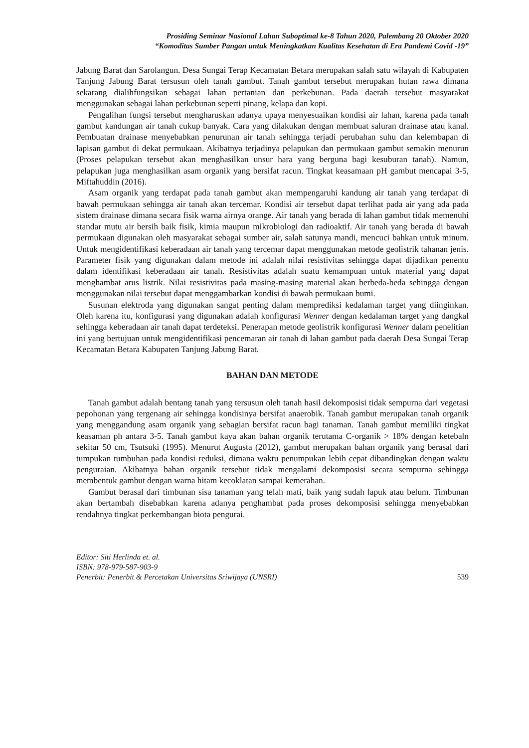Prosiding Seminar Nasional Lahan Suboptimal ke-8 Tahun 2020, Palembang 20 Oktober 2020
“Komoditas Sumber Pangan untuk Meningkatkan Kualitas Kesehatan di Era Pandemi Covid -19”
Jabung Barat dan Sarolangun. Desa Sungai Terap Kecamatan Betara merupakan salah satu wilayah di Kabupaten Tanjung Jabung Barat tersusun oleh tanah gambut. Tanah gambut tersebut merupakan hutan rawa dimana sekarang dialihfungsikan sebagai lahan pertanian dan perkebunan. Pada daerah tersebut masyarakat menggunakan sebagai lahan perkebunan seperti pinang, kelapa dan kopi.
Pengalihan fungsi tersebut mengharuskan adanya upaya menyesuaikan kondisi air lahan, karena pada tanah gambut kandungan air tanah cukup banyak. Cara yang dilakukan dengan membuat saluran drainase atau kanal. Pembuatan drainase menyebabkan penurunan air tanah sehingga terjadi perubahan suhu dan kelembapan di lapisan gambut di dekat permukaan. Akibatnya terjadinya pelapukan dan permukaan gambut semakin menurun (Proses pelapukan tersebut akan menghasilkan unsur hara yang berguna bagi kesuburan tanah). Namun, pelapukan juga menghasilkan asam organik yang bersifat racun. Tingkat keasamaan pH gambut mencapai 3-5, Miftahuddin (2016).
Asam organik yang terdapat pada tanah gambut akan mempengaruhi kandung air tanah yang terdapat di bawah permukaan sehingga air tanah akan tercemar. Kondisi air tersebut dapat terlihat pada air yang ada pada sistem drainase dimana secara fisik warna airnya orange. Air tanah yang berada di lahan gambut tidak memenuhi standar mutu air bersih baik fisik, kimia maupun mikrobiologi dan radioaktif. Air tanah yang berada di bawah permukaan digunakan oleh masyarakat sebagai sumber air, salah satunya mandi, mencuci bahkan untuk minum. Untuk mengidentifikasi keberadaan air tanah yang tercemar dapat menggunakan metode geolistrik tahanan jenis. Parameter fisik yang digunakan dalam metode ini adalah nilai resistivitas sehingga dapat dijadikan penentu dalam identifikasi keberadaan air tanah. Resistivitas adalah suatu kemampuan untuk material yang dapat menghambat arus listrik. Nilai resistivitas pada masing-masing material akan berbeda-beda sehingga dengan menggunakan nilai tersebut dapat menggambarkan kondisi di bawah permukaan bumi.
Susunan elektroda yang digunakan sangat penting dalam memprediksi kedalaman target yang diinginkan. Oleh karena itu, konfigurasi yang digunakan adalah konfigurasi Wenner dengan kedalaman target yang dangkal sehingga keberadaan air tanah dapat terdeteksi. Penerapan metode geolistrik konfigurasi Wenner dalam penelitian ini yang bertujuan untuk mengidentifikasi pencemaran air tanah di lahan gambut pada daerah Desa Sungai Terap Kecamatan Betara Kabupaten Tanjung Jabung Barat.
BAHAN DAN METODE
Tanah gambut adalah bentang tanah yang tersusun oleh tanah hasil dekomposisi tidak sempurna dari vegetasi pepohonan yang tergenang air sehingga kondisinya bersifat anaerobik. Tanah gambut merupakan tanah organik yang menggandung asam organik yang sebagian bersifat racun bagi tanaman. Tanah gambut memiliki tingkat keasaman ph antara 3-5. Tanah gambut kaya akan bahan organik terutama C-organik > 18% dengan ketebaln sekitar 50 cm, Tsutsuki (1995). Menurut Augusta (2012), gambut merupakan bahan organik yang berasal dari tumpukan tumbuhan pada kondisi reduksi, dimana waktu penumpukan lebih cepat dibandingkan dengan waktu penguraian. Akibatnya bahan organik tersebut tidak mengalami dekomposisi secara sempurna sehingga membentuk gambut dengan warna hitam kecoklatan sampai kemerahan.
Gambut berasal dari timbunan sisa tanaman yang telah mati, baik yang sudah lapuk atau belum. Timbunan akan bertambah disebabkan karena adanya penghambat pada proses dekomposisi sehingga menyebabkan rendahnya tingkat perkembangan biota pengurai.
Editor: Siti Herlinda et. al.
ISBN: 978-979-587-903-9
Penerbit: Penerbit & Percetakan Universitas Sriwijaya (UNSRI) 539